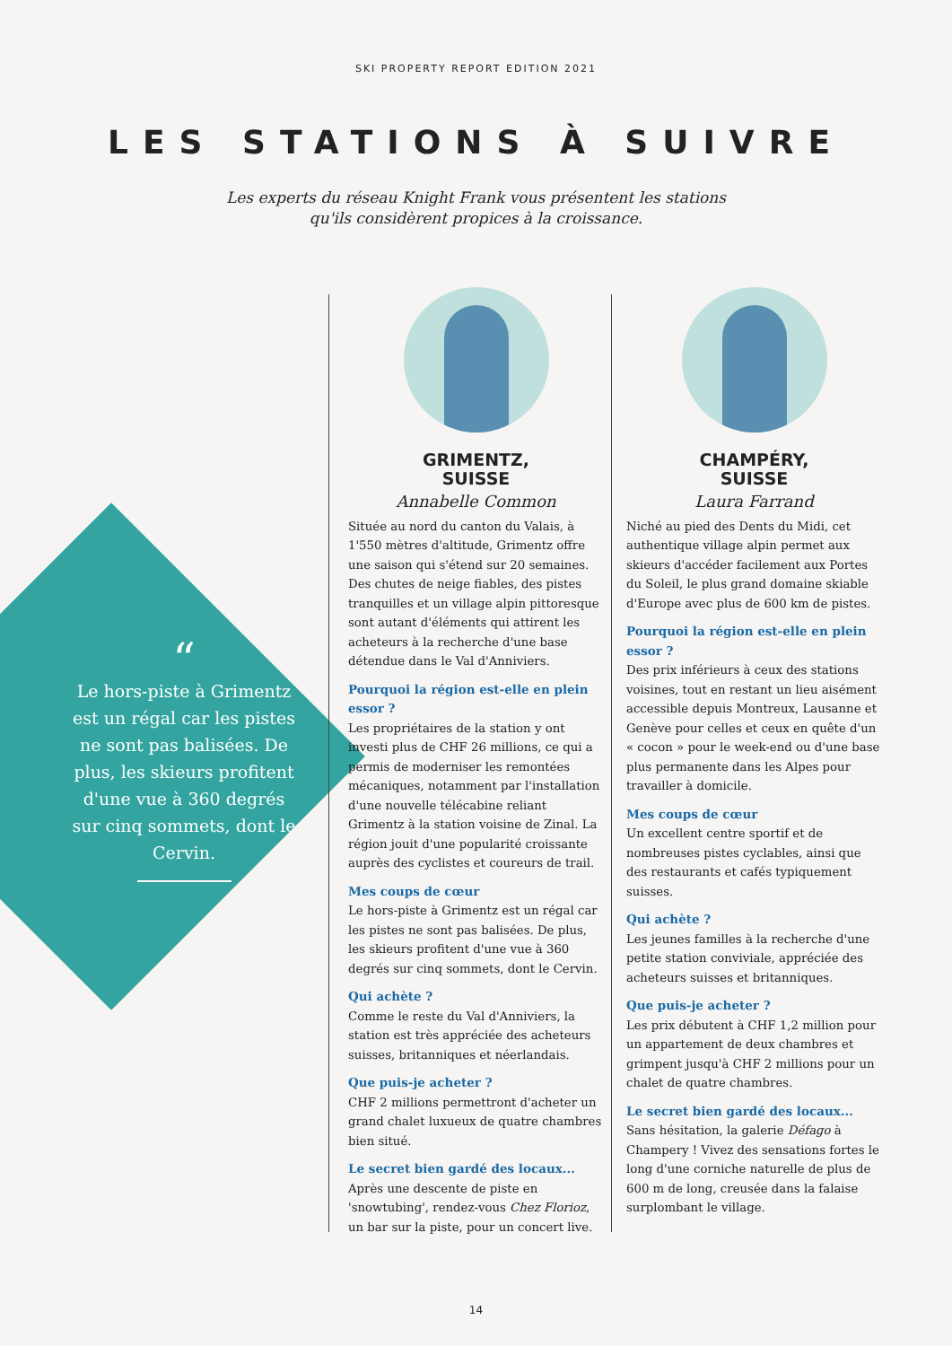SKI PROPERTY REPORT EDITION 2021
LES STATIONS À SUIVRE
Les experts du réseau Knight Frank vous présentent les stations
qu'ils considèrent propices à la croissance.
“
Le hors-piste à Grimentz est un régal car les pistes ne sont pas balisées. De plus, les skieurs profitent d'une vue à 360 degrés sur cinq sommets, dont le Cervin.
GRIMENTZ,
SUISSE
Annabelle Common
Située au nord du canton du Valais, à 1'550 mètres d'altitude, Grimentz offre une saison qui s'étend sur 20 semaines. Des chutes de neige fiables, des pistes tranquilles et un village alpin pittoresque sont autant d'éléments qui attirent les acheteurs à la recherche d'une base détendue dans le Val d'Anniviers.
Pourquoi la région est-elle en plein essor ?
Les propriétaires de la station y ont investi plus de CHF 26 millions, ce qui a permis de moderniser les remontées mécaniques, notamment par l'installation d'une nouvelle télécabine reliant Grimentz à la station voisine de Zinal. La région jouit d'une popularité croissante auprès des cyclistes et coureurs de trail.
Mes coups de cœur
Le hors-piste à Grimentz est un régal car les pistes ne sont pas balisées. De plus, les skieurs profitent d'une vue à 360 degrés sur cinq sommets, dont le Cervin.
Qui achète ?
Comme le reste du Val d'Anniviers, la station est très appréciée des acheteurs suisses, britanniques et néerlandais.
Que puis-je acheter ?
CHF 2 millions permettront d'acheter un grand chalet luxueux de quatre chambres bien situé.
Le secret bien gardé des locaux...
Après une descente de piste en 'snowtubing', rendez-vous Chez Florioz, un bar sur la piste, pour un concert live.
CHAMPÉRY,
SUISSE
Laura Farrand
Niché au pied des Dents du Midi, cet authentique village alpin permet aux skieurs d'accéder facilement aux Portes du Soleil, le plus grand domaine skiable d'Europe avec plus de 600 km de pistes.
Pourquoi la région est-elle en plein essor ?
Des prix inférieurs à ceux des stations voisines, tout en restant un lieu aisément accessible depuis Montreux, Lausanne et Genève pour celles et ceux en quête d'un « cocon » pour le week-end ou d'une base plus permanente dans les Alpes pour travailler à domicile.
Mes coups de cœur
Un excellent centre sportif et de nombreuses pistes cyclables, ainsi que des restaurants et cafés typiquement suisses.
Qui achète ?
Les jeunes familles à la recherche d'une petite station conviviale, appréciée des acheteurs suisses et britanniques.
Que puis-je acheter ?
Les prix débutent à CHF 1,2 million pour un appartement de deux chambres et grimpent jusqu'à CHF 2 millions pour un chalet de quatre chambres.
Le secret bien gardé des locaux...
Sans hésitation, la galerie Défago à Champery ! Vivez des sensations fortes le long d'une corniche naturelle de plus de 600 m de long, creusée dans la falaise surplombant le village.
14